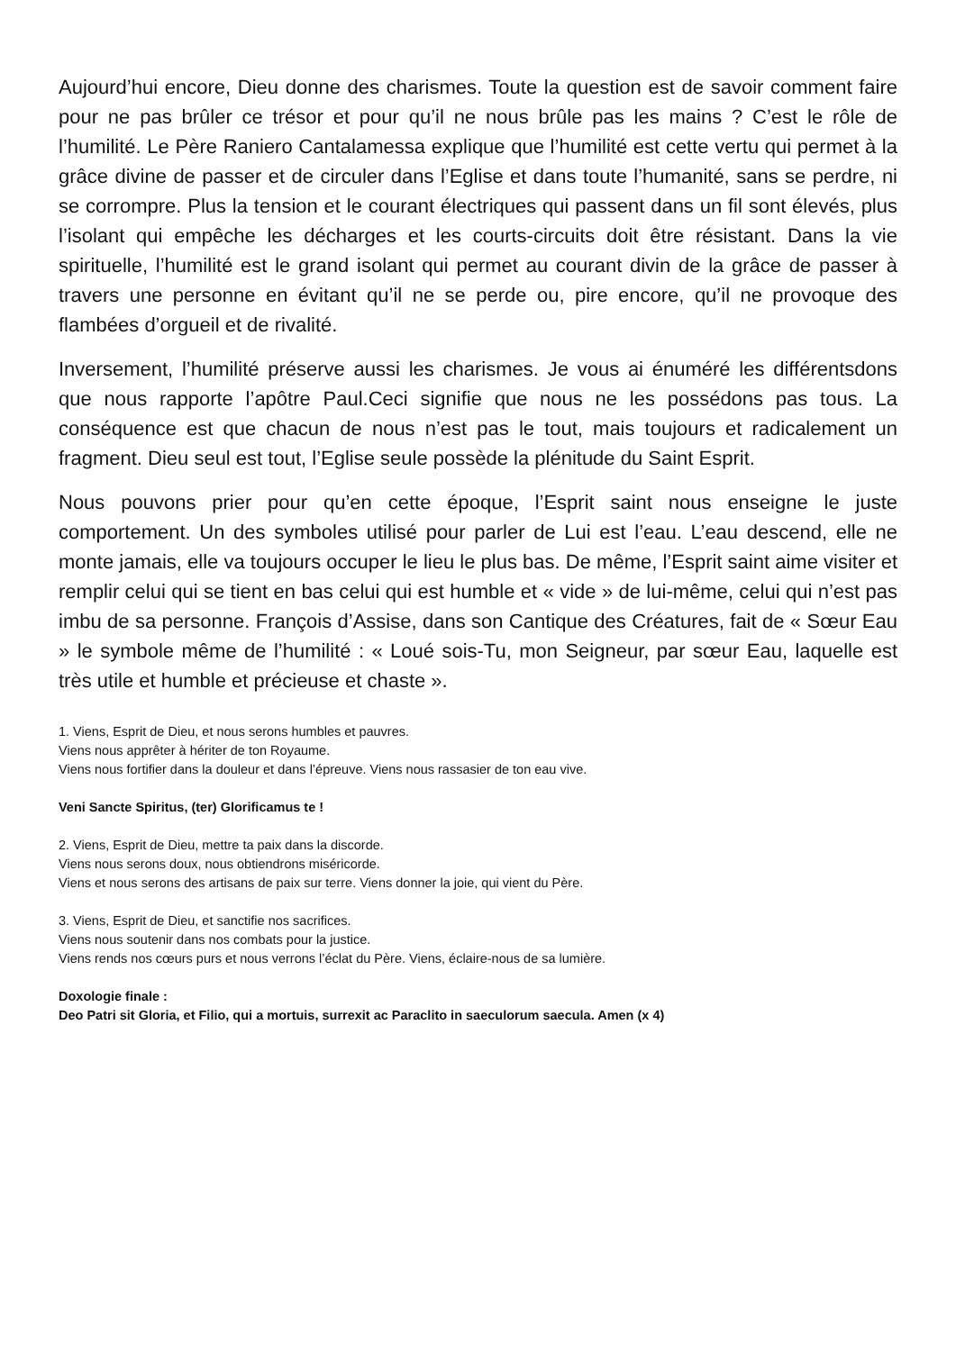Aujourd’hui encore, Dieu donne des charismes. Toute la question est de savoir comment faire pour ne pas brûler ce trésor et pour qu’il ne nous brûle pas les mains ? C’est le rôle de l’humilité. Le Père Raniero Cantalamessa explique que l’humilité est cette vertu qui permet à la grâce divine de passer et de circuler dans l’Eglise et dans toute l’humanité, sans se perdre, ni se corrompre. Plus la tension et le courant électriques qui passent dans un fil sont élevés, plus l’isolant qui empêche les décharges et les courts-circuits doit être résistant. Dans la vie spirituelle, l’humilité est le grand isolant qui permet au courant divin de la grâce de passer à travers une personne en évitant qu’il ne se perde ou, pire encore, qu’il ne provoque des flambées d’orgueil et de rivalité.
Inversement, l’humilité préserve aussi les charismes. Je vous ai énuméré les différentsdons que nous rapporte l’apôtre Paul.Ceci signifie que nous ne les possédons pas tous. La conséquence est que chacun de nous n’est pas le tout, mais toujours et radicalement un fragment. Dieu seul est tout, l’Eglise seule possède la plénitude du Saint Esprit.
Nous pouvons prier pour qu’en cette époque, l’Esprit saint nous enseigne le juste comportement. Un des symboles utilisé pour parler de Lui est l’eau. L’eau descend, elle ne monte jamais, elle va toujours occuper le lieu le plus bas. De même, l’Esprit saint aime visiter et remplir celui qui se tient en bas celui qui est humble et « vide » de lui-même, celui qui n’est pas imbu de sa personne. François d’Assise, dans son Cantique des Créatures, fait de « Sœur Eau » le symbole même de l’humilité : « Loué sois-Tu, mon Seigneur, par sœur Eau, laquelle est très utile et humble et précieuse et chaste ».
1. Viens, Esprit de Dieu, et nous serons humbles et pauvres.
Viens nous apprêter à hériter de ton Royaume.
Viens nous fortifier dans la douleur et dans l’épreuve. Viens nous rassasier de ton eau vive.
Veni Sancte Spiritus, (ter) Glorificamus te !
2. Viens, Esprit de Dieu, mettre ta paix dans la discorde.
Viens nous serons doux, nous obtiendrons miséricorde.
Viens et nous serons des artisans de paix sur terre. Viens donner la joie, qui vient du Père.
3. Viens, Esprit de Dieu, et sanctifie nos sacrifices.
Viens nous soutenir dans nos combats pour la justice.
Viens rends nos cœurs purs et nous verrons l’éclat du Père. Viens, éclaire-nous de sa lumière.
Doxologie finale :
Deo Patri sit Gloria, et Filio, qui a mortuis, surrexit ac Paraclito in saeculorum saecula. Amen (x 4)